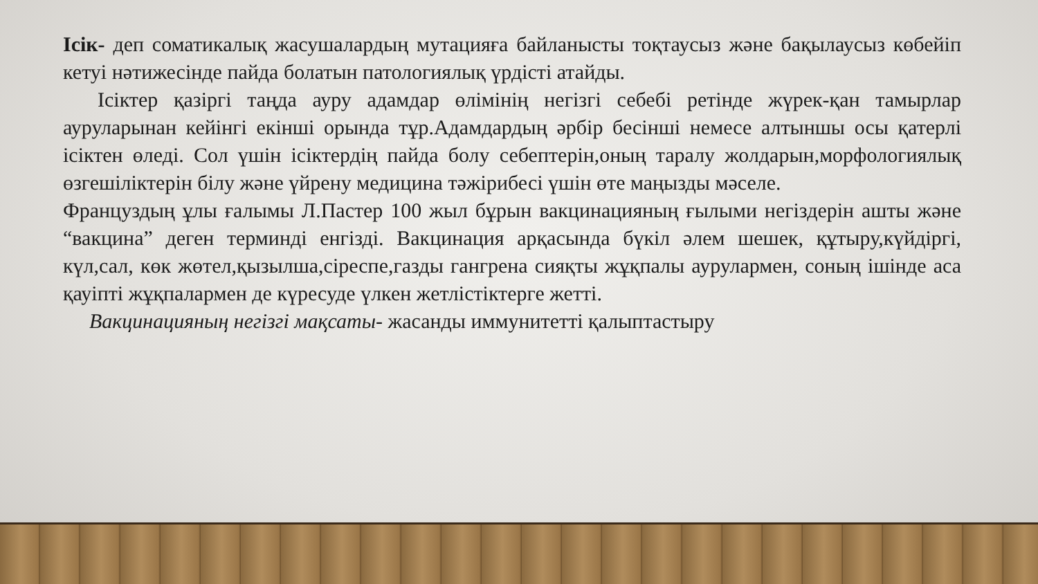Ісік- деп соматикалық жасушалардың мутацияға байланысты тоқтаусыз және бақылаусыз көбейіп кетуі нәтижесінде пайда болатын патологиялық үрдісті атайды.
Ісіктер қазіргі таңда ауру адамдар өлімінің негізгі себебі ретінде жүрек-қан тамырлар ауруларынан кейінгі екінші орында тұр.Адамдардың әрбір бесінші немесе алтыншы осы қатерлі ісіктен өледі. Сол үшін ісіктердің пайда болу себептерін,оның таралу жолдарын,морфологиялық өзгешіліктерін білу және үйрену медицина тәжірибесі үшін өте маңызды мәселе.
Француздың ұлы ғалымы Л.Пастер 100 жыл бұрын вакцинацияның ғылыми негіздерін ашты және “вакцина” деген терминді енгізді. Вакцинация арқасында бүкіл әлем шешек, құтыру,күйдіргі, күл,сал, көк жөтел,қызылша,сіреспе,газды гангрена сияқты жұқпалы аурулармен, соның ішінде аса қауіпті жұқпалармен де күресуде үлкен жетлістіктерге жетті.
Вакцинацияның негізгі мақсаты- жасанды иммунитетті қалыптастыру